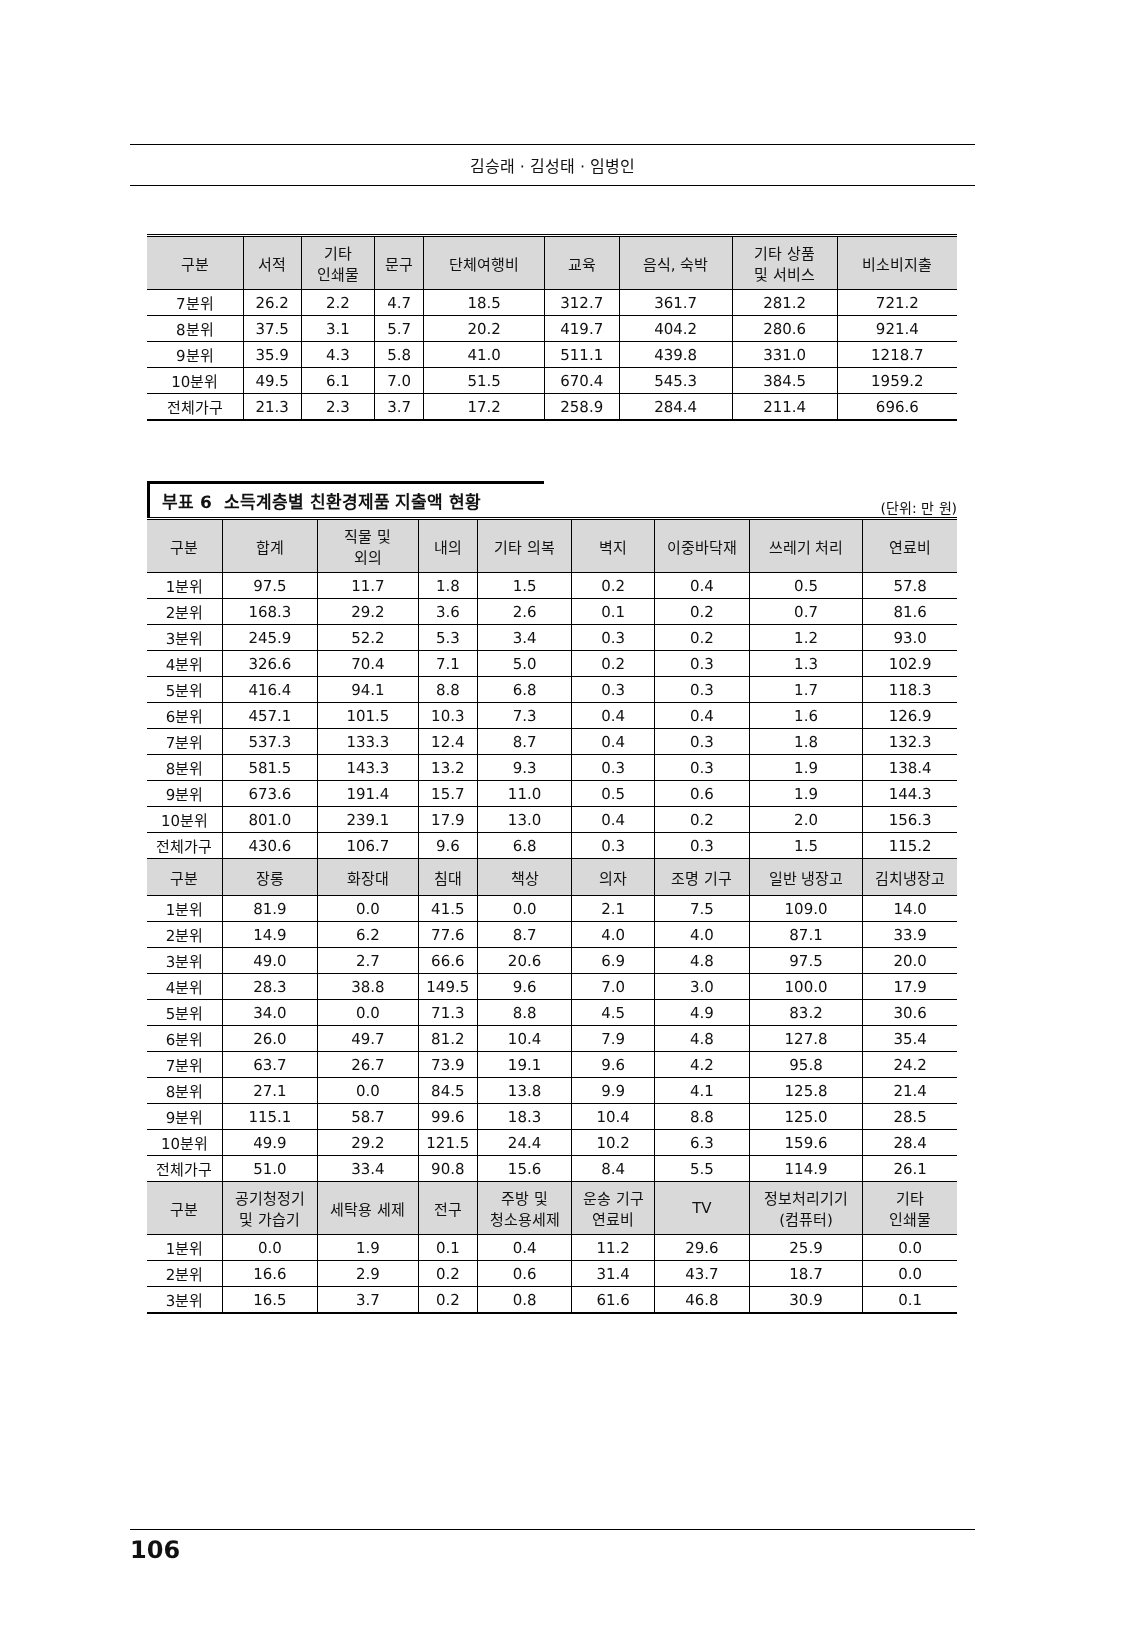김승래 · 김성태 · 임병인
| 구분 | 서적 | 기타 인쇄물 | 문구 | 단체여행비 | 교육 | 음식, 숙박 | 기타 상품 및 서비스 | 비소비지출 |
| --- | --- | --- | --- | --- | --- | --- | --- | --- |
| 7분위 | 26.2 | 2.2 | 4.7 | 18.5 | 312.7 | 361.7 | 281.2 | 721.2 |
| 8분위 | 37.5 | 3.1 | 5.7 | 20.2 | 419.7 | 404.2 | 280.6 | 921.4 |
| 9분위 | 35.9 | 4.3 | 5.8 | 41.0 | 511.1 | 439.8 | 331.0 | 1218.7 |
| 10분위 | 49.5 | 6.1 | 7.0 | 51.5 | 670.4 | 545.3 | 384.5 | 1959.2 |
| 전체가구 | 21.3 | 2.3 | 3.7 | 17.2 | 258.9 | 284.4 | 211.4 | 696.6 |
부표 6 소득계층별 친환경제품 지출액 현황 (단위: 만 원)
| 구분 | 합계 | 직물 및 외의 | 내의 | 기타 의복 | 벽지 | 이중바닥재 | 쓰레기 처리 | 연료비 |
| --- | --- | --- | --- | --- | --- | --- | --- | --- |
| 1분위 | 97.5 | 11.7 | 1.8 | 1.5 | 0.2 | 0.4 | 0.5 | 57.8 |
| 2분위 | 168.3 | 29.2 | 3.6 | 2.6 | 0.1 | 0.2 | 0.7 | 81.6 |
| 3분위 | 245.9 | 52.2 | 5.3 | 3.4 | 0.3 | 0.2 | 1.2 | 93.0 |
| 4분위 | 326.6 | 70.4 | 7.1 | 5.0 | 0.2 | 0.3 | 1.3 | 102.9 |
| 5분위 | 416.4 | 94.1 | 8.8 | 6.8 | 0.3 | 0.3 | 1.7 | 118.3 |
| 6분위 | 457.1 | 101.5 | 10.3 | 7.3 | 0.4 | 0.4 | 1.6 | 126.9 |
| 7분위 | 537.3 | 133.3 | 12.4 | 8.7 | 0.4 | 0.3 | 1.8 | 132.3 |
| 8분위 | 581.5 | 143.3 | 13.2 | 9.3 | 0.3 | 0.3 | 1.9 | 138.4 |
| 9분위 | 673.6 | 191.4 | 15.7 | 11.0 | 0.5 | 0.6 | 1.9 | 144.3 |
| 10분위 | 801.0 | 239.1 | 17.9 | 13.0 | 0.4 | 0.2 | 2.0 | 156.3 |
| 전체가구 | 430.6 | 106.7 | 9.6 | 6.8 | 0.3 | 0.3 | 1.5 | 115.2 |
| 구분 | 장롱 | 화장대 | 침대 | 책상 | 의자 | 조명 기구 | 일반 냉장고 | 김치냉장고 |
| 1분위 | 81.9 | 0.0 | 41.5 | 0.0 | 2.1 | 7.5 | 109.0 | 14.0 |
| 2분위 | 14.9 | 6.2 | 77.6 | 8.7 | 4.0 | 4.0 | 87.1 | 33.9 |
| 3분위 | 49.0 | 2.7 | 66.6 | 20.6 | 6.9 | 4.8 | 97.5 | 20.0 |
| 4분위 | 28.3 | 38.8 | 149.5 | 9.6 | 7.0 | 3.0 | 100.0 | 17.9 |
| 5분위 | 34.0 | 0.0 | 71.3 | 8.8 | 4.5 | 4.9 | 83.2 | 30.6 |
| 6분위 | 26.0 | 49.7 | 81.2 | 10.4 | 7.9 | 4.8 | 127.8 | 35.4 |
| 7분위 | 63.7 | 26.7 | 73.9 | 19.1 | 9.6 | 4.2 | 95.8 | 24.2 |
| 8분위 | 27.1 | 0.0 | 84.5 | 13.8 | 9.9 | 4.1 | 125.8 | 21.4 |
| 9분위 | 115.1 | 58.7 | 99.6 | 18.3 | 10.4 | 8.8 | 125.0 | 28.5 |
| 10분위 | 49.9 | 29.2 | 121.5 | 24.4 | 10.2 | 6.3 | 159.6 | 28.4 |
| 전체가구 | 51.0 | 33.4 | 90.8 | 15.6 | 8.4 | 5.5 | 114.9 | 26.1 |
| 구분 | 공기청정기 및 가습기 | 세탁용 세제 | 전구 | 주방 및 청소용세제 | 운송 기구 연료비 | TV | 정보처리기기 (컴퓨터) | 기타 인쇄물 |
| 1분위 | 0.0 | 1.9 | 0.1 | 0.4 | 11.2 | 29.6 | 25.9 | 0.0 |
| 2분위 | 16.6 | 2.9 | 0.2 | 0.6 | 31.4 | 43.7 | 18.7 | 0.0 |
| 3분위 | 16.5 | 3.7 | 0.2 | 0.8 | 61.6 | 46.8 | 30.9 | 0.1 |
106